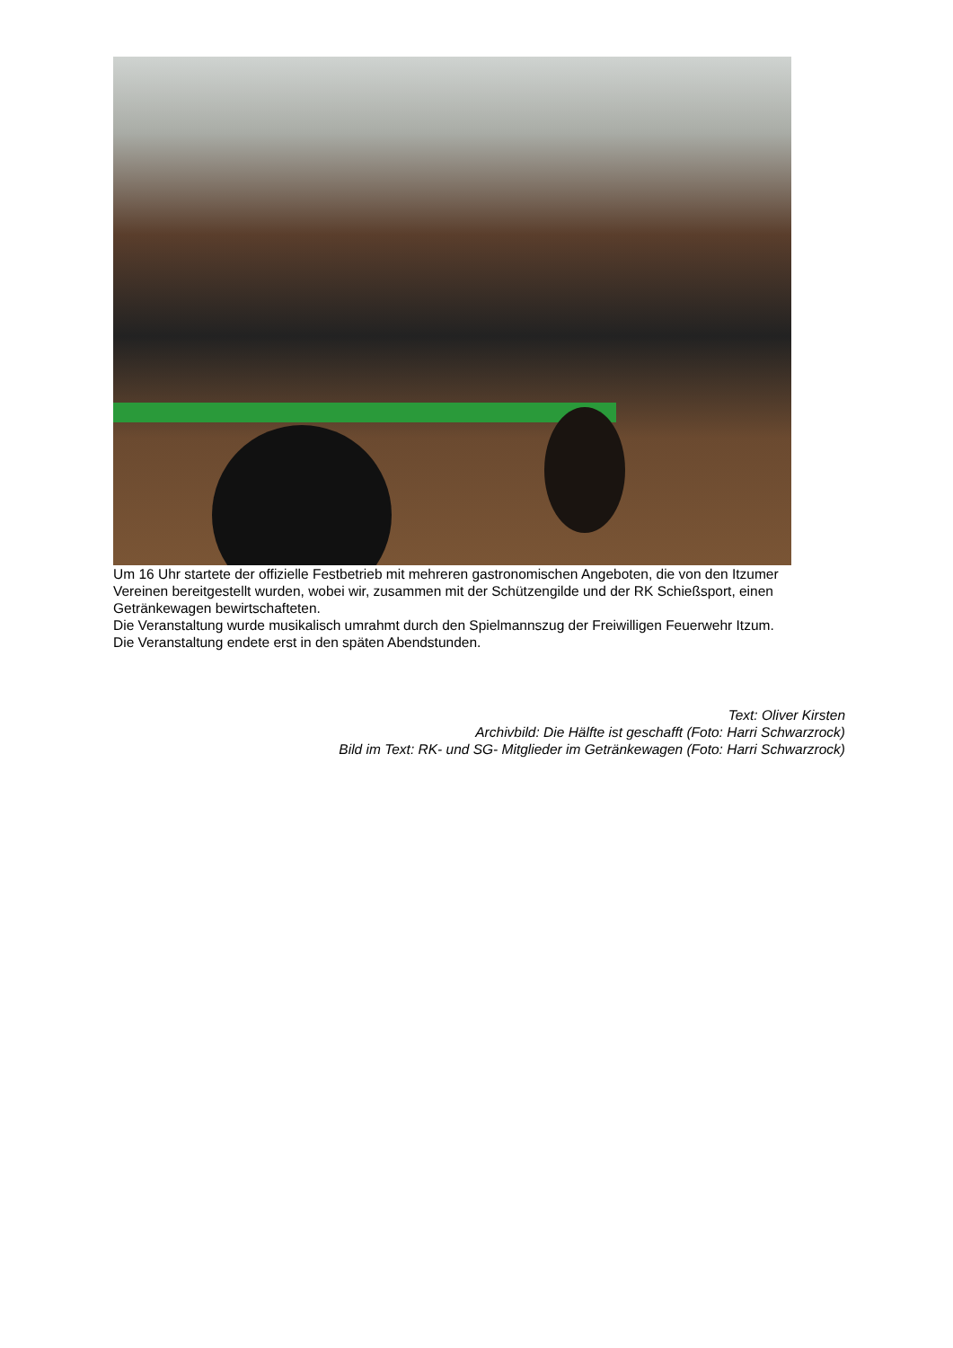Um 16 Uhr startete der offizielle Festbetrieb mit mehreren gastronomischen Angeboten, die von den Itzumer Vereinen bereitgestellt wurden, wobei wir, zusammen mit der Schützengilde und der RK Schießsport, einen Getränkewagen bewirtschafteten.
Die Veranstaltung wurde musikalisch umrahmt durch den Spielmannszug der Freiwilligen Feuerwehr Itzum. Die Veranstaltung endete erst in den späten Abendstunden.
Text: Oliver Kirsten
Archivbild: Die Hälfte ist geschafft (Foto: Harri Schwarzrock)
Bild im Text: RK- und SG- Mitglieder im Getränkewagen (Foto: Harri Schwarzrock)